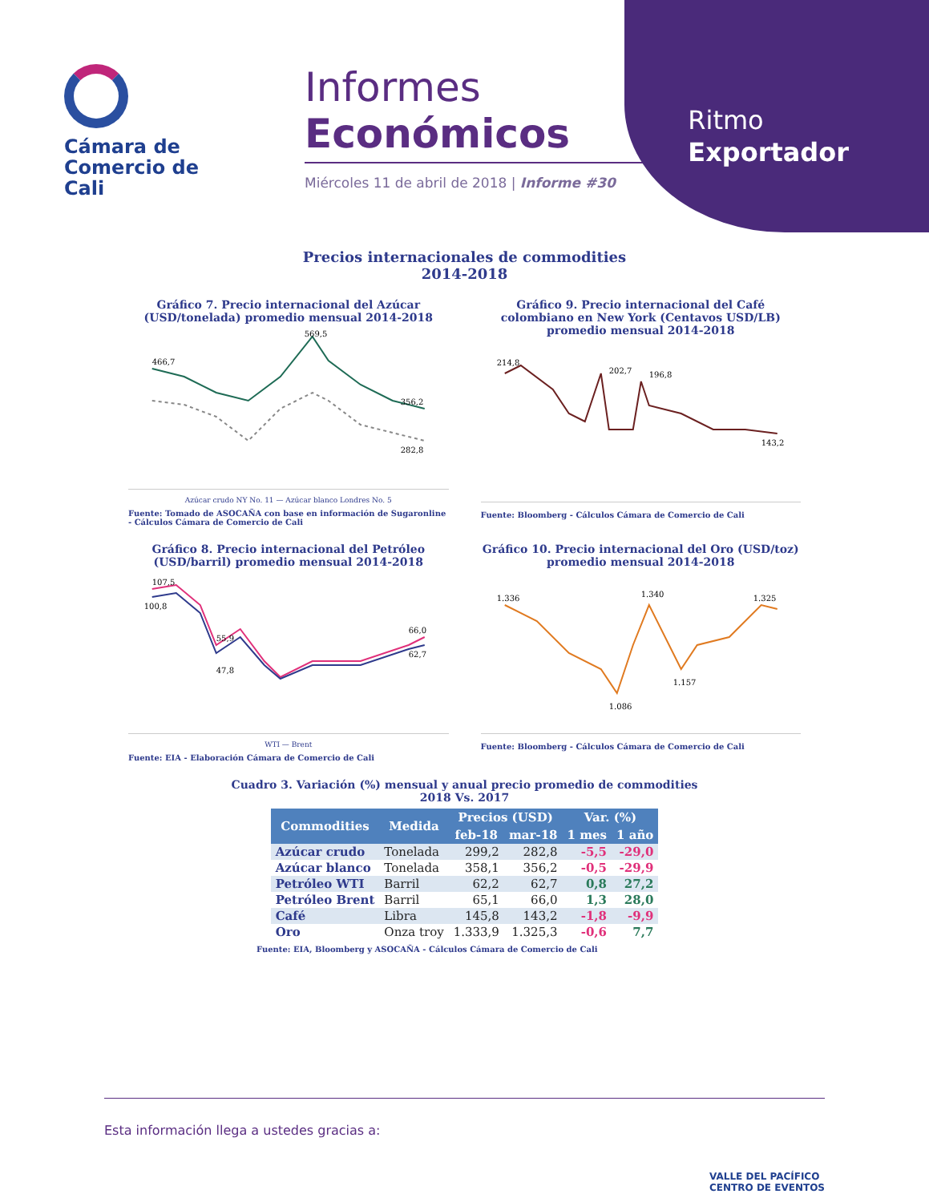Ritmo
Exportador
Cámara de Comercio de Cali
Informes
Económicos
Miércoles 11 de abril de 2018 | Informe #30
Precios internacionales de commodities
2014-2018
Gráfico 7. Precio internacional del Azúcar (USD/tonelada) promedio mensual 2014-2018
466,7
569,5
356,2
282,8
Azúcar crudo NY No. 11 — Azúcar blanco Londres No. 5
Fuente: Tomado de ASOCAÑA con base en información de Sugaronline - Cálculos Cámara de Comercio de Cali
Gráfico 9. Precio internacional del Café colombiano en New York (Centavos USD/LB) promedio mensual 2014-2018
214,8
202,7
196,8
143,2
Fuente: Bloomberg - Cálculos Cámara de Comercio de Cali
Gráfico 8. Precio internacional del Petróleo (USD/barril) promedio mensual 2014-2018
107,5
100,8
55,9
47,8
66,0
62,7
WTI — Brent
Fuente: EIA - Elaboración Cámara de Comercio de Cali
Gráfico 10. Precio internacional del Oro (USD/toz) promedio mensual 2014-2018
1.336
1.340
1.086
1.157
1.325
Fuente: Bloomberg - Cálculos Cámara de Comercio de Cali
Cuadro 3. Variación (%) mensual y anual precio promedio de commodities
2018 Vs. 2017
| Commodities | Medida | Precios (USD) | | Var. (%) | |
| --- | --- | --- | --- | --- | --- |
| | | feb-18 | mar-18 | 1 mes | 1 año |
| Azúcar crudo | Tonelada | 299,2 | 282,8 | -5,5 | -29,0 |
| Azúcar blanco | Tonelada | 358,1 | 356,2 | -0,5 | -29,9 |
| Petróleo WTI | Barril | 62,2 | 62,7 | 0,8 | 27,2 |
| Petróleo Brent | Barril | 65,1 | 66,0 | 1,3 | 28,0 |
| Café | Libra | 145,8 | 143,2 | -1,8 | -9,9 |
| Oro | Onza troy | 1.333,9 | 1.325,3 | -0,6 | 7,7 |
Fuente: EIA, Bloomberg y ASOCAÑA - Cálculos Cámara de Comercio de Cali
Esta información llega a ustedes gracias a: VALLE DEL PACÍFICO
CENTRO DE EVENTOS